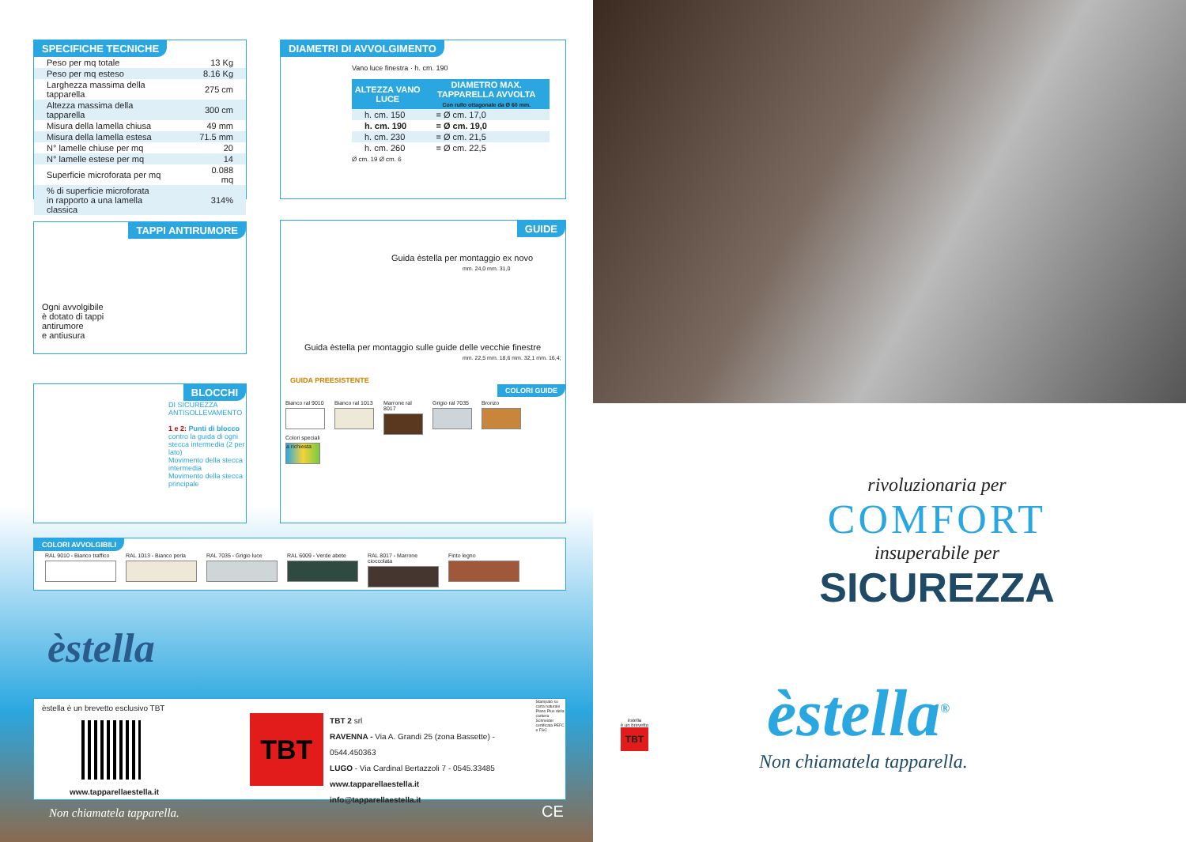SPECIFICHE TECNICHE
| Peso per mq totale | 13 Kg |
| Peso per mq esteso | 8.16 Kg |
| Larghezza massima della tapparella | 275 cm |
| Altezza massima della tapparella | 300 cm |
| Misura della lamella chiusa | 49 mm |
| Misura della lamella estesa | 71.5 mm |
| N° lamelle chiuse per mq | 20 |
| N° lamelle estese per mq | 14 |
| Superficie microforata per mq | 0.088 mq |
| % di superficie microforata in rapporto a una lamella classica | 314% |
DIAMETRI DI AVVOLGIMENTO
Vano luce finestra · h. cm. 190
| ALTEZZA VANO LUCE | DIAMETRO MAX. TAPPARELLA AVVOLTA Con rullo ottagonale da Ø 60 mm. |
| --- | --- |
| h. cm. 150 | = Ø cm. 17,0 |
| h. cm. 190 | = Ø cm. 19,0 |
| h. cm. 230 | = Ø cm. 21,5 |
| h. cm. 260 | = Ø cm. 22,5 |
Ø cm. 19 Ø cm. 6
TAPPI ANTIRUMORE
Ogni avvolgibile
è dotato di tappi
antirumore
e antiusura
BLOCCHI
DI SICUREZZA
ANTISOLLEVAMENTO
1 e 2: Punti di blocco
contro la guida di ogni stecca intermedia (2 per lato)
Movimento della stecca intermedia
Movimento della stecca principale
GUIDE
Guida èstella per montaggio ex novo
mm. 24,0 mm. 31,0
Guida èstella per montaggio sulle guide delle vecchie finestre
mm. 22,5 mm. 18,6 mm. 32,1 mm. 16,4;
GUIDA PREESISTENTE
COLORI GUIDE
Bianco ral 9010
Bianco ral 1013
Marrone ral 8017
Grigio ral 7035
Bronzo
Colori speciali
a richiesta
COLORI AVVOLGIBILI
RAL 9010 - Bianco traffico
RAL 1013 - Bianco perla
RAL 7035 - Grigio luce
RAL 6009 - Verde abete
RAL 8017 - Marrone cioccolata
Finto legno
èstella
èstella è un brevetto esclusivo TBT
www.tapparellaestella.it
TBT
TBT 2 srl
RAVENNA - Via A. Grandi 25 (zona Bassette) - 0544.450363
LUGO - Via Cardinal Bertazzoli 7 - 0545.33485
www.tapparellaestella.it
info@tapparellaestella.it
Stampato su carta naturale Plano Plus della cartiera Schneider certificata PEFC e FSC
Non chiamatela tapparella. CE
rivoluzionaria per
COMFORT
insuperabile per
SICUREZZA
èstella
è un brevetto
TBT
èstella<sup>®</sup>
Non chiamatela tapparella.